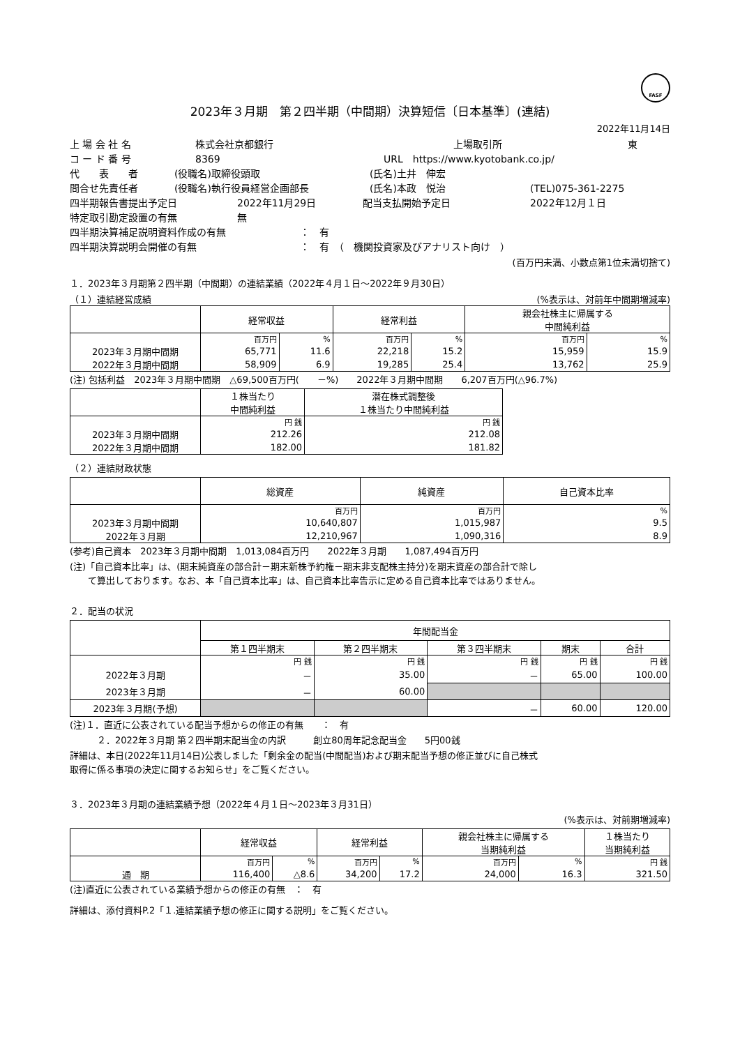FASF
2023年３月期　第２四半期（中間期）決算短信〔日本基準〕(連結)
2022年11月14日
上 場 会 社 名 株式会社京都銀行 上場取引所 東
コ ー ド 番 号 8369 URL　https://www.kyotobank.co.jp/
代　　表　　者 (役職名)取締役頭取 (氏名)土井　伸宏
問合せ先責任者 (役職名)執行役員経営企画部長 (氏名)本政　悦治 (TEL)075-361-2275
四半期報告書提出予定日 2022年11月29日 配当支払開始予定日 2022年12月１日
特定取引勘定設置の有無 無
四半期決算補足説明資料作成の有無 ：　有
四半期決算説明会開催の有無 ：　有　（　機関投資家及びアナリスト向け　）
(百万円未満、小数点第1位未満切捨て)
１．2023年３月期第２四半期（中間期）の連結業績（2022年４月１日～2022年９月30日）
（１）連結経営成績 (%表示は、対前年中間期増減率)
| | 経常収益 | | 経常利益 | | 親会社株主に帰属する 中間純利益 | |
| --- | --- | --- | --- | --- | --- | --- |
| | 百万円 | % | 百万円 | % | 百万円 | % |
| 2023年３月期中間期 | 65,771 | 11.6 | 22,218 | 15.2 | 15,959 | 15.9 |
| 2022年３月期中間期 | 58,909 | 6.9 | 19,285 | 25.4 | 13,762 | 25.9 |
(注) 包括利益　2023年３月期中間期　△69,500百万円(　　－%)　　2022年３月期中間期　　6,207百万円(△96.7%)
| | １株当たり 中間純利益 | 潜在株式調整後 １株当たり中間純利益 |
| --- | --- | --- |
| | 円 銭 | 円 銭 |
| 2023年３月期中間期 | 212.26 | 212.08 |
| 2022年３月期中間期 | 182.00 | 181.82 |
（２）連結財政状態
| | 総資産 | 純資産 | 自己資本比率 |
| --- | --- | --- | --- |
| | 百万円 | 百万円 | % |
| 2023年３月期中間期 | 10,640,807 | 1,015,987 | 9.5 |
| 2022年３月期 | 12,210,967 | 1,090,316 | 8.9 |
(参考)自己資本　2023年３月期中間期　1,013,084百万円　　2022年３月期　　1,087,494百万円
(注)「自己資本比率」は、(期末純資産の部合計－期末新株予約権－期末非支配株主持分)を期末資産の部合計で除し
　　て算出しております。なお、本「自己資本比率」は、自己資本比率告示に定める自己資本比率ではありません。
２．配当の状況
| | 年間配当金 | | | | |
| --- | --- | --- | --- | --- | --- |
| | 第１四半期末 | 第２四半期末 | 第３四半期末 | 期末 | 合計 |
| | 円 銭 | 円 銭 | 円 銭 | 円 銭 | 円 銭 |
| 2022年３月期 | － | 35.00 | － | 65.00 | 100.00 |
| 2023年３月期 | － | 60.00 | | | |
| 2023年３月期(予想) | | | － | 60.00 | 120.00 |
(注)１．直近に公表されている配当予想からの修正の有無　　：　有
　　　２．2022年３月期 第２四半期末配当金の内訳　　　創立80周年記念配当金　　5円00銭
詳細は、本日(2022年11月14日)公表しました「剰余金の配当(中間配当)および期末配当予想の修正並びに自己株式
取得に係る事項の決定に関するお知らせ」をご覧ください。
３．2023年３月期の連結業績予想（2022年４月１日～2023年３月31日）
(%表示は、対前期増減率)
| | 経常収益 | | 経常利益 | | 親会社株主に帰属する 当期純利益 | | １株当たり 当期純利益 |
| --- | --- | --- | --- | --- | --- | --- | --- |
| | 百万円 | % | 百万円 | % | 百万円 | % | 円 銭 |
| 通 期 | 116,400 | △8.6 | 34,200 | 17.2 | 24,000 | 16.3 | 321.50 |
(注)直近に公表されている業績予想からの修正の有無　：　有
詳細は、添付資料P.2「１.連結業績予想の修正に関する説明」をご覧ください。